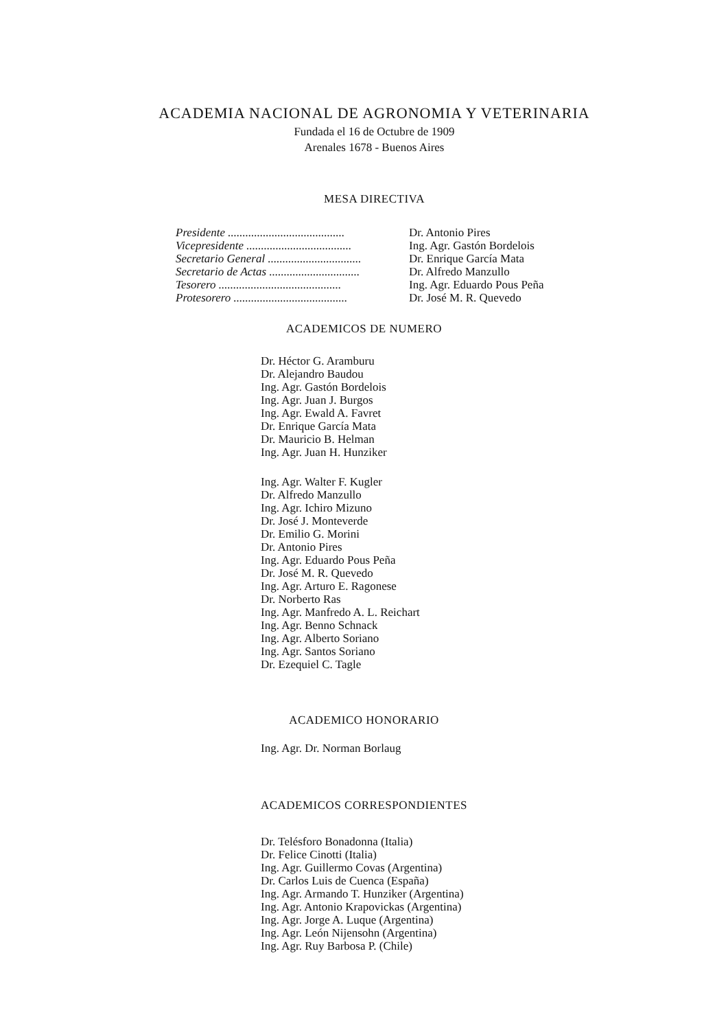ACADEMIA NACIONAL DE AGRONOMIA Y VETERINARIA
Fundada el 16 de Octubre de 1909
Arenales 1678 - Buenos Aires
MESA DIRECTIVA
Presidente ........................................ Dr. Antonio Pires
Vicepresidente .................................... Ing. Agr. Gastón Bordelois
Secretario General ................................ Dr. Enrique García Mata
Secretario de Actas ............................... Dr. Alfredo Manzullo
Tesorero .......................................... Ing. Agr. Eduardo Pous Peña
Protesorero ....................................... Dr. José M. R. Quevedo
ACADEMICOS DE NUMERO
Dr. Héctor G. Aramburu
Dr. Alejandro Baudou
Ing. Agr. Gastón Bordelois
Ing. Agr. Juan J. Burgos
Ing. Agr. Ewald A. Favret
Dr. Enrique García Mata
Dr. Mauricio B. Helman
Ing. Agr. Juan H. Hunziker
Ing. Agr. Walter F. Kugler
Dr. Alfredo Manzullo
Ing. Agr. Ichiro Mizuno
Dr. José J. Monteverde
Dr. Emilio G. Morini
Dr. Antonio Pires
Ing. Agr. Eduardo Pous Peña
Dr. José M. R. Quevedo
Ing. Agr. Arturo E. Ragonese
Dr. Norberto Ras
Ing. Agr. Manfredo A. L. Reichart
Ing. Agr. Benno Schnack
Ing. Agr. Alberto Soriano
Ing. Agr. Santos Soriano
Dr. Ezequiel C. Tagle
ACADEMICO HONORARIO
Ing. Agr. Dr. Norman Borlaug
ACADEMICOS CORRESPONDIENTES
Dr. Telésforo Bonadonna (Italia)
Dr. Felice Cinotti (Italia)
Ing. Agr. Guillermo Covas (Argentina)
Dr. Carlos Luis de Cuenca (España)
Ing. Agr. Armando T. Hunziker (Argentina)
Ing. Agr. Antonio Krapovickas (Argentina)
Ing. Agr. Jorge A. Luque (Argentina)
Ing. Agr. León Nijensohn (Argentina)
Ing. Agr. Ruy Barbosa P. (Chile)